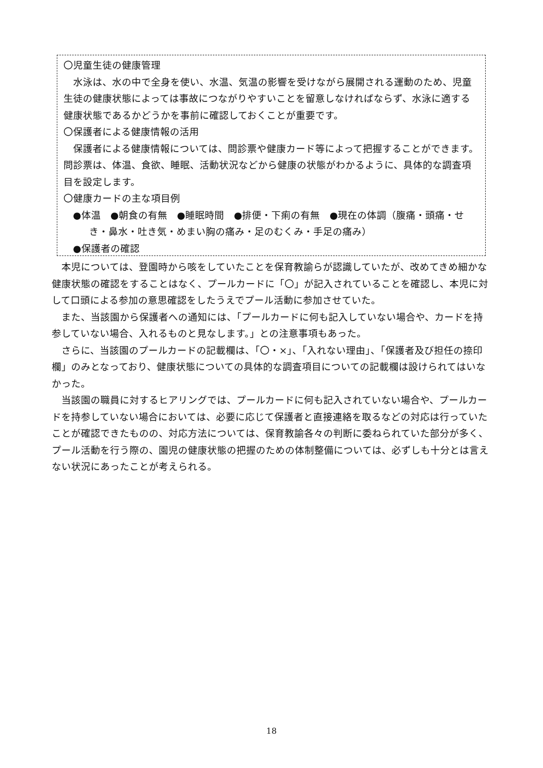〇児童生徒の健康管理
水泳は、水の中で全身を使い、水温、気温の影響を受けながら展開される運動のため、児童生徒の健康状態によっては事故につながりやすいことを留意しなければならず、水泳に適する健康状態であるかどうかを事前に確認しておくことが重要です。
〇保護者による健康情報の活用
保護者による健康情報については、問診票や健康カード等によって把握することができます。問診票は、体温、食欲、睡眠、活動状況などから健康の状態がわかるように、具体的な調査項目を設定します。
〇健康カードの主な項目例
●体温　●朝食の有無　●睡眠時間　●排便・下痢の有無　●現在の体調（腹痛・頭痛・せき・鼻水・吐き気・めまい胸の痛み・足のむくみ・手足の痛み）
●保護者の確認
本児については、登園時から咳をしていたことを保育教諭らが認識していたが、改めてきめ細かな健康状態の確認をすることはなく、プールカードに「〇」が記入されていることを確認し、本児に対して口頭による参加の意思確認をしたうえでプール活動に参加させていた。
また、当該園から保護者への通知には、「プールカードに何も記入していない場合や、カードを持参していない場合、入れるものと見なします。」との注意事項もあった。
さらに、当該園のプールカードの記載欄は、「〇・×」、「入れない理由」、「保護者及び担任の捺印欄」のみとなっており、健康状態についての具体的な調査項目についての記載欄は設けられてはいなかった。
当該園の職員に対するヒアリングでは、プールカードに何も記入されていない場合や、プールカードを持参していない場合においては、必要に応じて保護者と直接連絡を取るなどの対応は行っていたことが確認できたものの、対応方法については、保育教諭各々の判断に委ねられていた部分が多く、プール活動を行う際の、園児の健康状態の把握のための体制整備については、必ずしも十分とは言えない状況にあったことが考えられる。
18